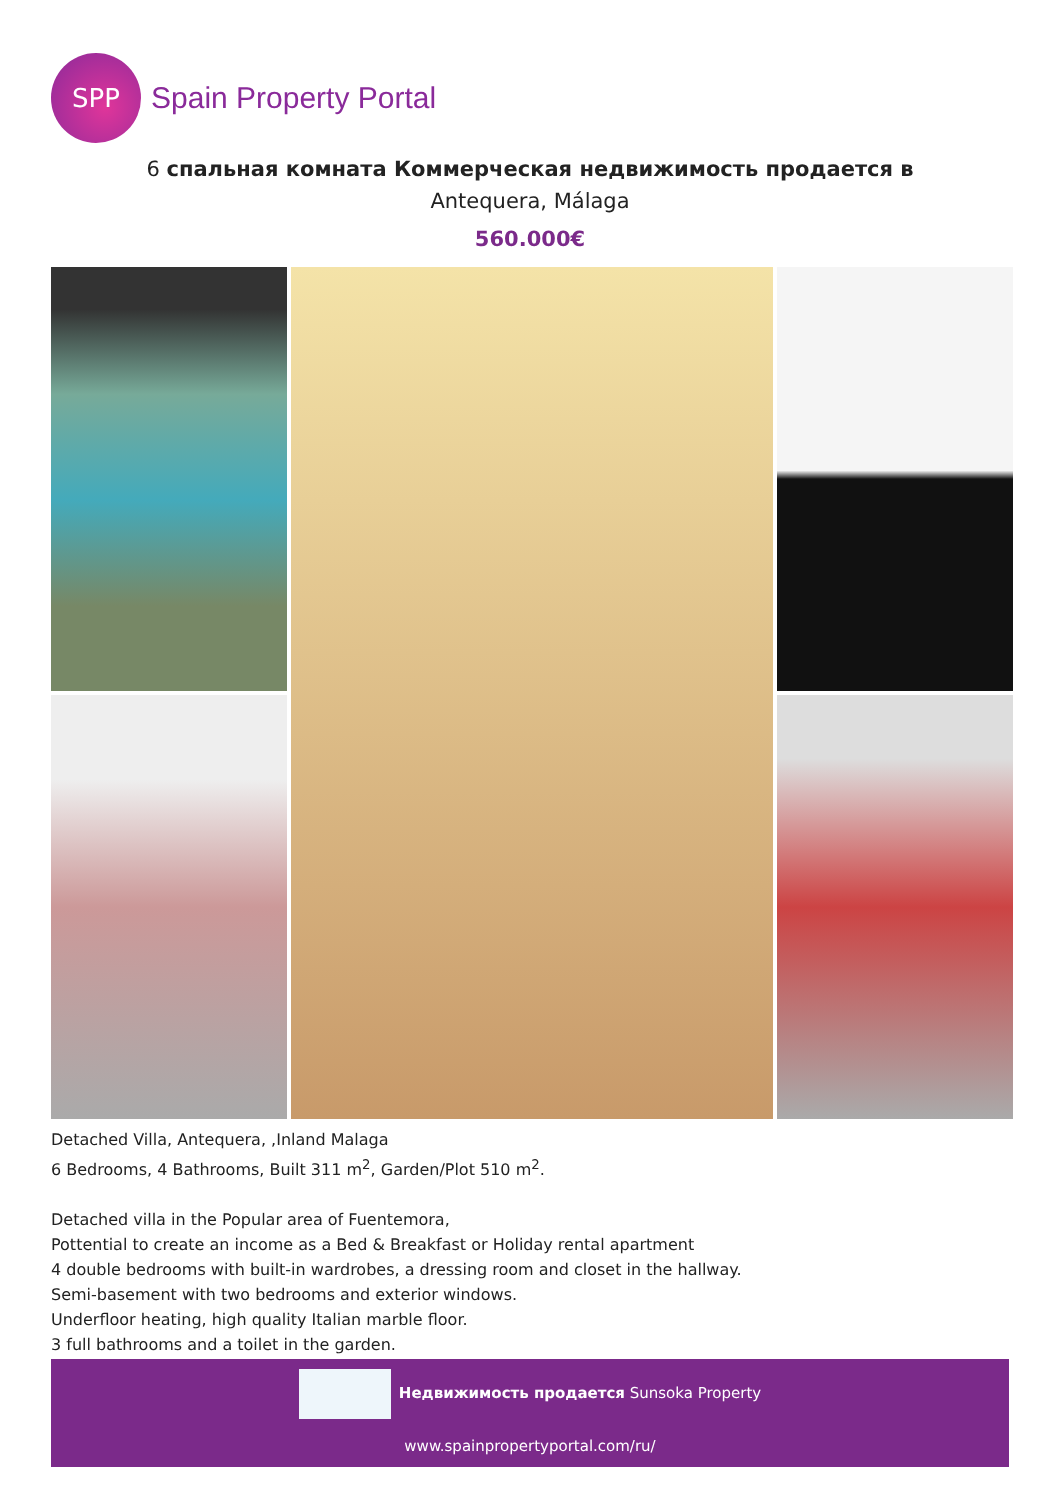SPP
Spain Property Portal
6 спальная комната Коммерческая недвижимость продается в
Antequera, Málaga
560.000€
Detached Villa, Antequera, ,Inland Malaga
6 Bedrooms, 4 Bathrooms, Built 311 m<sup>2</sup>, Garden/Plot 510 m<sup>2</sup>.
Detached villa in the Popular area of Fuentemora,
Pottential to create an income as a Bed & Breakfast or Holiday rental apartment
4 double bedrooms with built-in wardrobes, a dressing room and closet in the hallway.
Semi-basement with two bedrooms and exterior windows.
Underfloor heating, high quality Italian marble floor.
3 full bathrooms and a toilet in the garden.
Недвижимость продается Sunsoka Property
www.spainpropertyportal.com/ru/